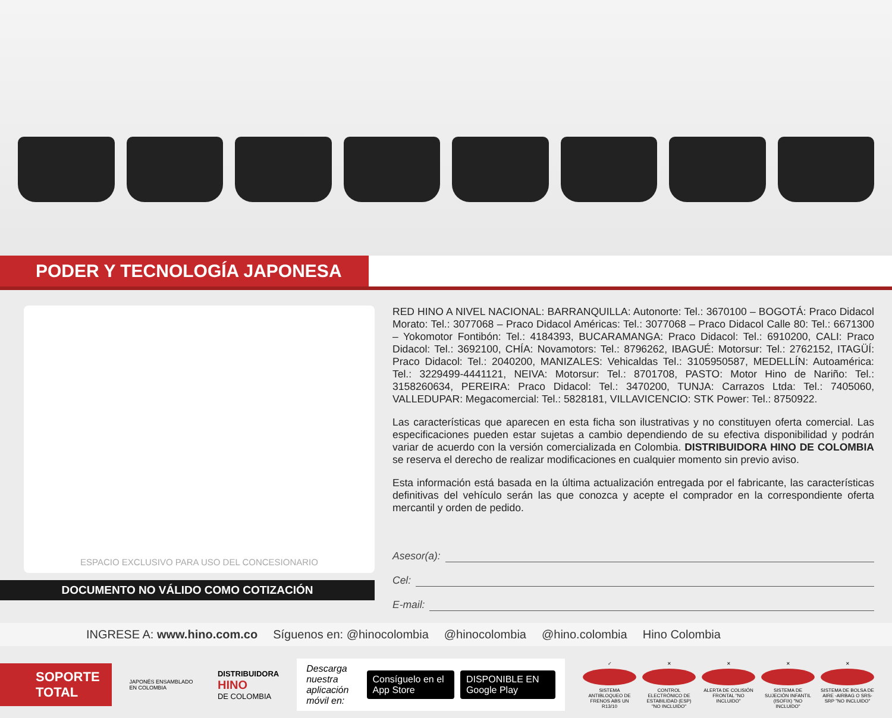PODER Y TECNOLOGÍA JAPONESA
ESPACIO EXCLUSIVO PARA USO DEL CONCESIONARIO
DOCUMENTO NO VÁLIDO COMO COTIZACIÓN
RED HINO A NIVEL NACIONAL: BARRANQUILLA: Autonorte: Tel.: 3670100 – BOGOTÁ: Praco Didacol Morato: Tel.: 3077068 – Praco Didacol Américas: Tel.: 3077068 – Praco Didacol Calle 80: Tel.: 6671300 – Yokomotor Fontibón: Tel.: 4184393, BUCARAMANGA: Praco Didacol: Tel.: 6910200, CALI: Praco Didacol: Tel.: 3692100, CHÍA: Novamotors: Tel.: 8796262, IBAGUÉ: Motorsur: Tel.: 2762152, ITAGÜÍ: Praco Didacol: Tel.: 2040200, MANIZALES: Vehicaldas Tel.: 3105950587, MEDELLÍN: Autoamérica: Tel.: 3229499-4441121, NEIVA: Motorsur: Tel.: 8701708, PASTO: Motor Hino de Nariño: Tel.: 3158260634, PEREIRA: Praco Didacol: Tel.: 3470200, TUNJA: Carrazos Ltda: Tel.: 7405060, VALLEDUPAR: Megacomercial: Tel.: 5828181, VILLAVICENCIO: STK Power: Tel.: 8750922.
Las características que aparecen en esta ficha son ilustrativas y no constituyen oferta comercial. Las especificaciones pueden estar sujetas a cambio dependiendo de su efectiva disponibilidad y podrán variar de acuerdo con la versión comercializada en Colombia. DISTRIBUIDORA HINO DE COLOMBIA se reserva el derecho de realizar modificaciones en cualquier momento sin previo aviso.
Esta información está basada en la última actualización entregada por el fabricante, las características definitivas del vehículo serán las que conozca y acepte el comprador en la correspondiente oferta mercantil y orden de pedido.
Asesor(a):
Cel:
E-mail:
INGRESE A: www.hino.com.co Síguenos en: @hinocolombia @hinocolombia @hino.colombia Hino Colombia
SOPORTE
TOTAL
JAPONÉS ENSAMBLADO EN COLOMBIA
DISTRIBUIDORA
HINO
DE COLOMBIA
Descarga nuestra
aplicación móvil en: Consíguelo en el App Store DISPONIBLE EN Google Play
✓
SISTEMA ANTIBLOQUEO DE FRENOS ABS UN R13/10
✕
CONTROL ELECTRÓNICO DE ESTABILIDAD (ESP) "NO INCLUIDO"
✕
ALERTA DE COLISIÓN FRONTAL "NO INCLUIDO"
✕
SISTEMA DE SUJECIÓN INFANTIL (ISOFIX) "NO INCLUIDO"
✕
SISTEMA DE BOLSA DE AIRE -AIRBAG O SRS- SRP "NO INCLUIDO"